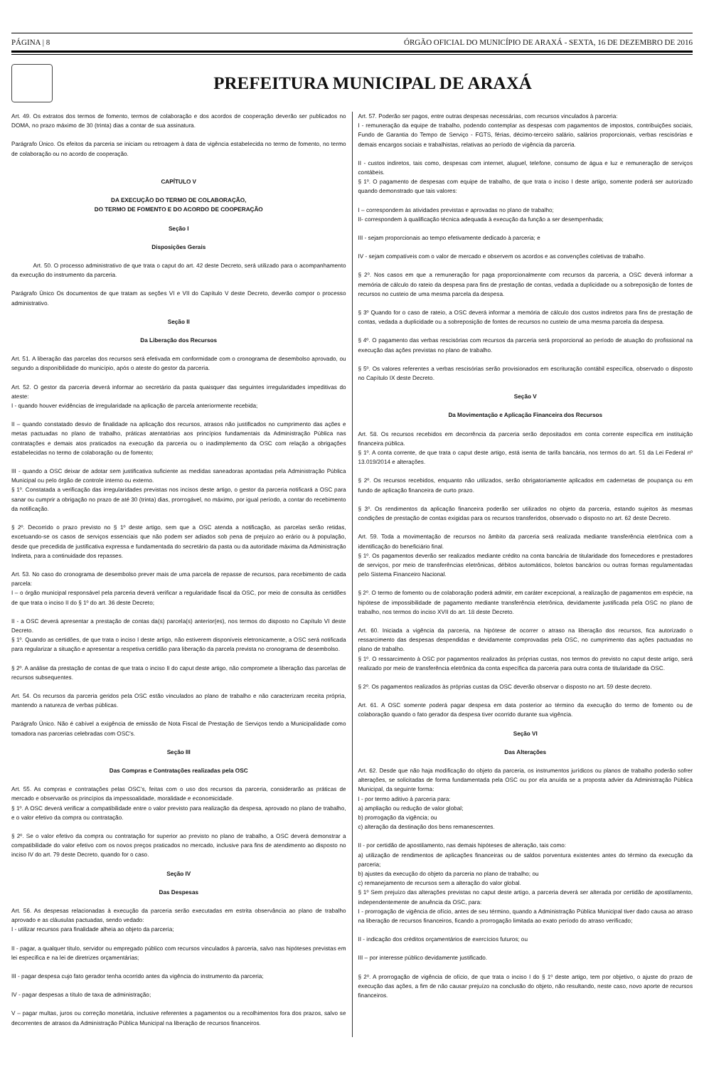PÁGINA | 8 ÓRGÃO OFICIAL DO MUNICÍPIO DE ARAXÁ - SEXTA, 16 DE DEZEMBRO DE 2016
PREFEITURA MUNICIPAL DE ARAXÁ
Art. 49. Os extratos dos termos de fomento, termos de colaboração e dos acordos de cooperação deverão ser publicados no DOMA, no prazo máximo de 30 (trinta) dias a contar de sua assinatura.
Parágrafo Único. Os efeitos da parceria se iniciam ou retroagem à data de vigência estabelecida no termo de fomento, no termo de colaboração ou no acordo de cooperação.
CAPÍTULO V
DA EXECUÇÃO DO TERMO DE COLABORAÇÃO,
DO TERMO DE FOMENTO E DO ACORDO DE COOPERAÇÃO
Seção I
Disposições Gerais
Art. 50. O processo administrativo de que trata o caput do art. 42 deste Decreto, será utilizado para o acompanhamento da execução do instrumento da parceria.
Parágrafo Único Os documentos de que tratam as seções VI e VII do Capítulo V deste Decreto, deverão compor o processo administrativo.
Seção II
Da Liberação dos Recursos
Art. 51. A liberação das parcelas dos recursos será efetivada em conformidade com o cronograma de desembolso aprovado, ou segundo a disponibilidade do município, após o ateste do gestor da parceria.
Art. 52. O gestor da parceria deverá informar ao secretário da pasta quaisquer das seguintes irregularidades impeditivas do ateste:
I - quando houver evidências de irregularidade na aplicação de parcela anteriormente recebida;
II – quando constatado desvio de finalidade na aplicação dos recursos, atrasos não justificados no cumprimento das ações e metas pactuadas no plano de trabalho, práticas atentatórias aos princípios fundamentais da Administração Pública nas contratações e demais atos praticados na execução da parceria ou o inadimplemento da OSC com relação a obrigações estabelecidas no termo de colaboração ou de fomento;
III - quando a OSC deixar de adotar sem justificativa suficiente as medidas saneadoras apontadas pela Administração Pública Municipal ou pelo órgão de controle interno ou externo.
§ 1º. Constatada a verificação das irregularidades previstas nos incisos deste artigo, o gestor da parceria notificará a OSC para sanar ou cumprir a obrigação no prazo de até 30 (trinta) dias, prorrogável, no máximo, por igual período, a contar do recebimento da notificação.
§ 2º. Decorrido o prazo previsto no § 1º deste artigo, sem que a OSC atenda a notificação, as parcelas serão retidas, excetuando-se os casos de serviços essenciais que não podem ser adiados sob pena de prejuízo ao erário ou à população, desde que precedida de justificativa expressa e fundamentada do secretário da pasta ou da autoridade máxima da Administração Indireta, para a continuidade dos repasses.
Art. 53. No caso do cronograma de desembolso prever mais de uma parcela de repasse de recursos, para recebimento de cada parcela:
I – o órgão municipal responsável pela parceria deverá verificar a regularidade fiscal da OSC, por meio de consulta às certidões de que trata o inciso II do § 1º do art. 36 deste Decreto;
II - a OSC deverá apresentar a prestação de contas da(s) parcela(s) anterior(es), nos termos do disposto no Capítulo VI deste Decreto.
§ 1º. Quando as certidões, de que trata o inciso I deste artigo, não estiverem disponíveis eletronicamente, a OSC será notificada para regularizar a situação e apresentar a respetiva certidão para liberação da parcela prevista no cronograma de desembolso.
§ 2º. A análise da prestação de contas de que trata o inciso II do caput deste artigo, não compromete a liberação das parcelas de recursos subsequentes.
Art. 54. Os recursos da parceria geridos pela OSC estão vinculados ao plano de trabalho e não caracterizam receita própria, mantendo a natureza de verbas públicas.
Parágrafo Único. Não é cabível a exigência de emissão de Nota Fiscal de Prestação de Serviços tendo a Municipalidade como tomadora nas parcerias celebradas com OSC’s.
Seção III
Das Compras e Contratações realizadas pela OSC
Art. 55. As compras e contratações pelas OSC’s, feitas com o uso dos recursos da parceria, considerarão as práticas de mercado e observarão os princípios da impessoalidade, moralidade e economicidade.
§ 1º. A OSC deverá verificar a compatibilidade entre o valor previsto para realização da despesa, aprovado no plano de trabalho, e o valor efetivo da compra ou contratação.
§ 2º. Se o valor efetivo da compra ou contratação for superior ao previsto no plano de trabalho, a OSC deverá demonstrar a compatibilidade do valor efetivo com os novos preços praticados no mercado, inclusive para fins de atendimento ao disposto no inciso IV do art. 79 deste Decreto, quando for o caso.
Seção IV
Das Despesas
Art. 56. As despesas relacionadas à execução da parceria serão executadas em estrita observância ao plano de trabalho aprovado e as cláusulas pactuadas, sendo vedado:
I - utilizar recursos para finalidade alheia ao objeto da parceria;
II - pagar, a qualquer título, servidor ou empregado público com recursos vinculados à parceria, salvo nas hipóteses previstas em lei específica e na lei de diretrizes orçamentárias;
III - pagar despesa cujo fato gerador tenha ocorrido antes da vigência do instrumento da parceria;
IV - pagar despesas a título de taxa de administração;
V – pagar multas, juros ou correção monetária, inclusive referentes a pagamentos ou a recolhimentos fora dos prazos, salvo se decorrentes de atrasos da Administração Pública Municipal na liberação de recursos financeiros.
Art. 57. Poderão ser pagos, entre outras despesas necessárias, com recursos vinculados à parceria:
I - remuneração da equipe de trabalho, podendo contemplar as despesas com pagamentos de impostos, contribuições sociais, Fundo de Garantia do Tempo de Serviço - FGTS, férias, décimo-terceiro salário, salários proporcionais, verbas rescisórias e demais encargos sociais e trabalhistas, relativas ao período de vigência da parceria.
II - custos indiretos, tais como, despesas com internet, aluguel, telefone, consumo de água e luz e remuneração de serviços contábeis.
§ 1º. O pagamento de despesas com equipe de trabalho, de que trata o inciso I deste artigo, somente poderá ser autorizado quando demonstrado que tais valores:
I – correspondem às atividades previstas e aprovadas no plano de trabalho;
II- correspondem à qualificação técnica adequada à execução da função a ser desempenhada;
III - sejam proporcionais ao tempo efetivamente dedicado à parceria; e
IV - sejam compatíveis com o valor de mercado e observem os acordos e as convenções coletivas de trabalho.
§ 2º. Nos casos em que a remuneração for paga proporcionalmente com recursos da parceria, a OSC deverá informar a memória de cálculo do rateio da despesa para fins de prestação de contas, vedada a duplicidade ou a sobreposição de fontes de recursos no custeio de uma mesma parcela da despesa.
§ 3º Quando for o caso de rateio, a OSC deverá informar a memória de cálculo dos custos indiretos para fins de prestação de contas, vedada a duplicidade ou a sobreposição de fontes de recursos no custeio de uma mesma parcela da despesa.
§ 4º. O pagamento das verbas rescisórias com recursos da parceria será proporcional ao período de atuação do profissional na execução das ações previstas no plano de trabalho.
§ 5º. Os valores referentes a verbas rescisórias serão provisionados em escrituração contábil específica, observado o disposto no Capítulo IX deste Decreto.
Seção V
Da Movimentação e Aplicação Financeira dos Recursos
Art. 58. Os recursos recebidos em decorrência da parceria serão depositados em conta corrente específica em instituição financeira pública.
§ 1º. A conta corrente, de que trata o caput deste artigo, está isenta de tarifa bancária, nos termos do art. 51 da Lei Federal nº 13.019/2014 e alterações.
§ 2º. Os recursos recebidos, enquanto não utilizados, serão obrigatoriamente aplicados em cadernetas de poupança ou em fundo de aplicação financeira de curto prazo.
§ 3º. Os rendimentos da aplicação financeira poderão ser utilizados no objeto da parceria, estando sujeitos às mesmas condições de prestação de contas exigidas para os recursos transferidos, observado o disposto no art. 62 deste Decreto.
Art. 59. Toda a movimentação de recursos no âmbito da parceria será realizada mediante transferência eletrônica com a identificação do beneficiário final.
§ 1º. Os pagamentos deverão ser realizados mediante crédito na conta bancária de titularidade dos fornecedores e prestadores de serviços, por meio de transferências eletrônicas, débitos automáticos, boletos bancários ou outras formas regulamentadas pelo Sistema Financeiro Nacional.
§ 2º. O termo de fomento ou de colaboração poderá admitir, em caráter excepcional, a realização de pagamentos em espécie, na hipótese de impossibilidade de pagamento mediante transferência eletrônica, devidamente justificada pela OSC no plano de trabalho, nos termos do inciso XVII do art. 18 deste Decreto.
Art. 60. Iniciada a vigência da parceria, na hipótese de ocorrer o atraso na liberação dos recursos, fica autorizado o ressarcimento das despesas despendidas e devidamente comprovadas pela OSC, no cumprimento das ações pactuadas no plano de trabalho.
§ 1º. O ressarcimento à OSC por pagamentos realizados às próprias custas, nos termos do previsto no caput deste artigo, será realizado por meio de transferência eletrônica da conta específica da parceria para outra conta de titularidade da OSC.
§ 2º. Os pagamentos realizados às próprias custas da OSC deverão observar o disposto no art. 59 deste decreto.
Art. 61. A OSC somente poderá pagar despesa em data posterior ao término da execução do termo de fomento ou de colaboração quando o fato gerador da despesa tiver ocorrido durante sua vigência.
Seção VI
Das Alterações
Art. 62. Desde que não haja modificação do objeto da parceria, os instrumentos jurídicos ou planos de trabalho poderão sofrer alterações, se solicitadas de forma fundamentada pela OSC ou por ela anuída se a proposta advier da Administração Pública Municipal, da seguinte forma:
I - por termo aditivo à parceria para:
a) ampliação ou redução de valor global;
b) prorrogação da vigência; ou
c) alteração da destinação dos bens remanescentes.
II - por certidão de apostilamento, nas demais hipóteses de alteração, tais como:
a) utilização de rendimentos de aplicações financeiras ou de saldos porventura existentes antes do término da execução da parceria;
b) ajustes da execução do objeto da parceria no plano de trabalho; ou
c) remanejamento de recursos sem a alteração do valor global.
§ 1º Sem prejuízo das alterações previstas no caput deste artigo, a parceria deverá ser alterada por certidão de apostilamento, independentemente de anuência da OSC, para:
I - prorrogação de vigência de ofício, antes de seu término, quando a Administração Pública Municipal tiver dado causa ao atraso na liberação de recursos financeiros, ficando a prorrogação limitada ao exato período do atraso verificado;
II - indicação dos créditos orçamentários de exercícios futuros; ou
III – por interesse público devidamente justificado.
§ 2º. A prorrogação de vigência de ofício, de que trata o inciso I do § 1º deste artigo, tem por objetivo, o ajuste do prazo de execução das ações, a fim de não causar prejuízo na conclusão do objeto, não resultando, neste caso, novo aporte de recursos financeiros.